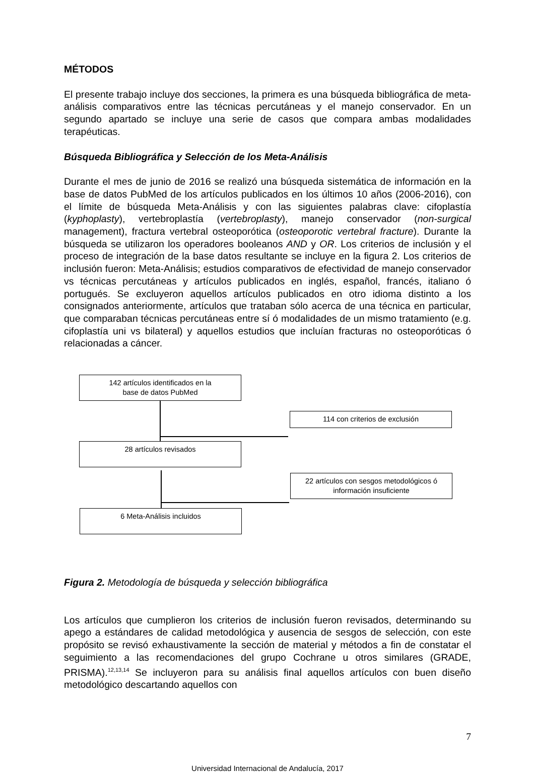MÉTODOS
El presente trabajo incluye dos secciones, la primera es una búsqueda bibliográfica de meta-análisis comparativos entre las técnicas percutáneas y el manejo conservador. En un segundo apartado se incluye una serie de casos que compara ambas modalidades terapéuticas.
Búsqueda Bibliográfica y Selección de los Meta-Análisis
Durante el mes de junio de 2016 se realizó una búsqueda sistemática de información en la base de datos PubMed de los artículos publicados en los últimos 10 años (2006-2016), con el límite de búsqueda Meta-Análisis y con las siguientes palabras clave: cifoplastía (kyphoplasty), vertebroplastía (vertebroplasty), manejo conservador (non-surgical management), fractura vertebral osteoporótica (osteoporotic vertebral fracture). Durante la búsqueda se utilizaron los operadores booleanos AND y OR. Los criterios de inclusión y el proceso de integración de la base datos resultante se incluye en la figura 2. Los criterios de inclusión fueron: Meta-Análisis; estudios comparativos de efectividad de manejo conservador vs técnicas percutáneas y artículos publicados en inglés, español, francés, italiano ó portugués. Se excluyeron aquellos artículos publicados en otro idioma distinto a los consignados anteriormente, artículos que trataban sólo acerca de una técnica en particular, que comparaban técnicas percutáneas entre sí ó modalidades de un mismo tratamiento (e.g. cifoplastía uni vs bilateral) y aquellos estudios que incluían fracturas no osteoporóticas ó relacionadas a cáncer.
142 artículos identificados en la
base de datos PubMed
114 con criterios de exclusión
28 artículos revisados
22 artículos con sesgos metodológicos ó
información insuficiente
6 Meta-Análisis incluidos
Figura 2. Metodología de búsqueda y selección bibliográfica
Los artículos que cumplieron los criterios de inclusión fueron revisados, determinando su apego a estándares de calidad metodológica y ausencia de sesgos de selección, con este propósito se revisó exhaustivamente la sección de material y métodos a fin de constatar el seguimiento a las recomendaciones del grupo Cochrane u otros similares (GRADE, PRISMA).<sup>12,13,14</sup> Se incluyeron para su análisis final aquellos artículos con buen diseño metodológico descartando aquellos con
7
Universidad Internacional de Andalucía, 2017